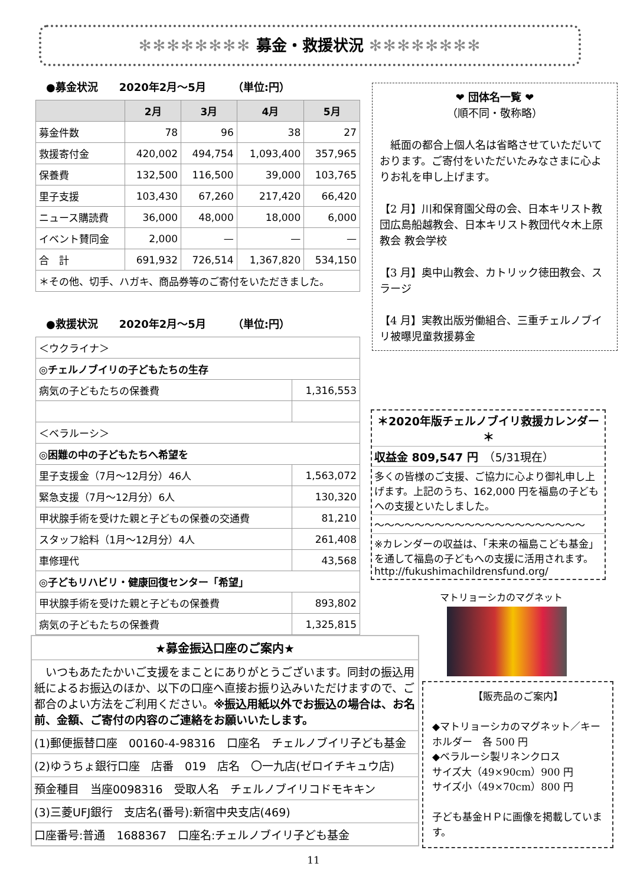✻✻✻✻✻✻✻✻ 募金・救援状況 ✻✻✻✻✻✻✻✻
●募金状況　　2020年2月～5月　　　（単位:円）
| | 2月 | 3月 | 4月 | 5月 |
| --- | --- | --- | --- | --- |
| 募金件数 | 78 | 96 | 38 | 27 |
| 救援寄付金 | 420,002 | 494,754 | 1,093,400 | 357,965 |
| 保養費 | 132,500 | 116,500 | 39,000 | 103,765 |
| 里子支援 | 103,430 | 67,260 | 217,420 | 66,420 |
| ニュース購読費 | 36,000 | 48,000 | 18,000 | 6,000 |
| イベント賛同金 | 2,000 | — | — | — |
| 合 計 | 691,932 | 726,514 | 1,367,820 | 534,150 |
| ＊その他、切手、ハガキ、商品券等のご寄付をいただきました。 | | | | |
●救援状況　　2020年2月～5月　　　（単位:円）
| ＜ウクライナ＞ | |
| ◎チェルノブイリの子どもたちの生存 | |
| 病気の子どもたちの保養費 | 1,316,553 |
| ＜ベラルーシ＞ | |
| ◎困難の中の子どもたちへ希望を | |
| 里子支援金（7月～12月分）46人 | 1,563,072 |
| 緊急支援（7月～12月分）6人 | 130,320 |
| 甲状腺手術を受けた親と子どもの保養の交通費 | 81,210 |
| スタッフ給料（1月～12月分）4人 | 261,408 |
| 車修理代 | 43,568 |
| ◎子どもリハビリ・健康回復センター「希望」 | |
| 甲状腺手術を受けた親と子どもの保養費 | 893,802 |
| 病気の子どもたちの保養費 | 1,325,815 |
❤ 団体名一覧 ❤
（順不同・敬称略）
　紙面の都合上個人名は省略させていただいております。ご寄付をいただいたみなさまに心よりお礼を申し上げます。
【2 月】川和保育園父母の会、日本キリスト教団広島船越教会、日本キリスト教団代々木上原教会 教会学校
【3 月】奥中山教会、カトリック徳田教会、スラージ
【4 月】実教出版労働組合、三重チェルノブイリ被曝児童救援募金
＊2020年版チェルノブイリ救援カレンダー＊
収益金 809,547 円　（5/31現在）
多くの皆様のご支援、ご協力に心より御礼申し上げます。上記のうち、162,000 円を福島の子どもへの支援といたしました。
～～～～～～～～～～～～～～～～～～～～～
※カレンダーの収益は、「未来の福島こども基金」を通して福島の子どもへの支援に活用されます。http://fukushimachildrensfund.org/
マトリョーシカのマグネット
★募金振込口座のご案内★
　いつもあたたかいご支援をまことにありがとうございます。同封の振込用紙によるお振込のほか、以下の口座へ直接お振り込みいただけますので、ご都合のよい方法をご利用ください。※振込用紙以外でお振込の場合は、お名前、金額、ご寄付の内容のご連絡をお願いいたします。
(1)郵便振替口座　00160-4-98316　口座名　チェルノブイリ子ども基金
(2)ゆうちょ銀行口座　店番　019　店名　〇一九店(ゼロイチキュウ店)
預金種目　当座0098316　受取人名　チェルノブイリコドモキキン
(3)三菱UFJ銀行　支店名(番号):新宿中央支店(469)
口座番号:普通　1688367　口座名:チェルノブイリ子ども基金
【販売品のご案内】
◆マトリョーシカのマグネット／キーホルダー　各 500 円
◆ベラルーシ製リネンクロス
サイズ大（49×90cm）900 円
サイズ小（49×70cm）800 円
子ども基金ＨＰに画像を掲載しています。
11